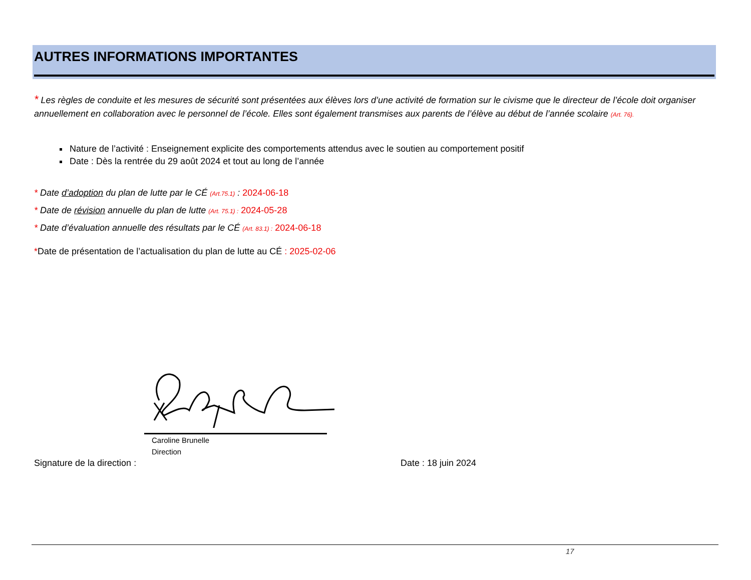AUTRES INFORMATIONS IMPORTANTES
* Les règles de conduite et les mesures de sécurité sont présentées aux élèves lors d’une activité de formation sur le civisme que le directeur de l’école doit organiser annuellement en collaboration avec le personnel de l’école. Elles sont également transmises aux parents de l’élève au début de l’année scolaire (Art. 76).
Nature de l’activité : Enseignement explicite des comportements attendus avec le soutien au comportement positif
Date : Dès la rentrée du 29 août 2024 et tout au long de l’année
* Date d’adoption du plan de lutte par le CÉ (Art.75.1) : 2024-06-18
* Date de révision annuelle du plan de lutte (Art. 75.1) : 2024-05-28
* Date d’évaluation annuelle des résultats par le CÉ (Art. 83.1) : 2024-06-18
*Date de présentation de l’actualisation du plan de lutte au CÉ : 2025-02-06
Caroline Brunelle
Direction
Signature de la direction : Date : 18 juin 2024
17